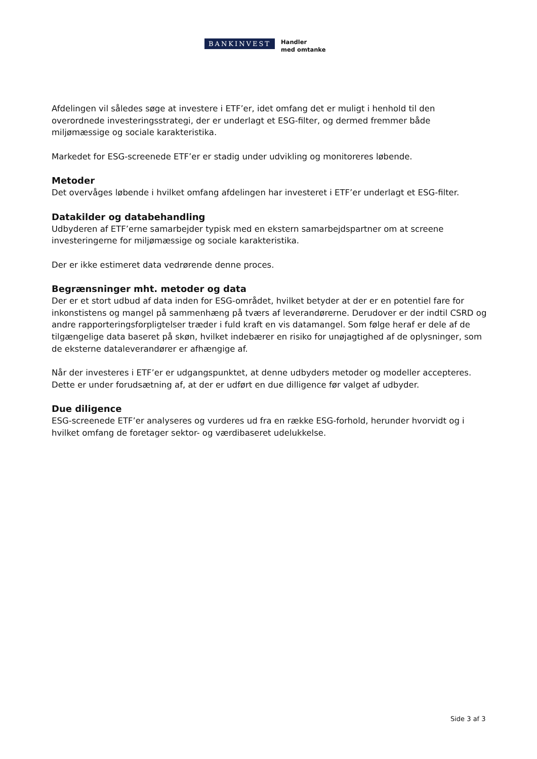BANKINVEST
Handler
med omtanke
Afdelingen vil således søge at investere i ETF’er, idet omfang det er muligt i henhold til den overordnede investeringsstrategi, der er underlagt et ESG-filter, og dermed fremmer både miljømæssige og sociale karakteristika.
Markedet for ESG-screenede ETF’er er stadig under udvikling og monitoreres løbende.
Metoder
Det overvåges løbende i hvilket omfang afdelingen har investeret i ETF’er underlagt et ESG-filter.
Datakilder og databehandling
Udbyderen af ETF’erne samarbejder typisk med en ekstern samarbejdspartner om at screene investeringerne for miljømæssige og sociale karakteristika.
Der er ikke estimeret data vedrørende denne proces.
Begrænsninger mht. metoder og data
Der er et stort udbud af data inden for ESG-området, hvilket betyder at der er en potentiel fare for inkonstistens og mangel på sammenhæng på tværs af leverandørerne. Derudover er der indtil CSRD og andre rapporteringsforpligtelser træder i fuld kraft en vis datamangel. Som følge heraf er dele af de tilgængelige data baseret på skøn, hvilket indebærer en risiko for unøjagtighed af de oplysninger, som de eksterne dataleverandører er afhængige af.
Når der investeres i ETF’er er udgangspunktet, at denne udbyders metoder og modeller accepteres. Dette er under forudsætning af, at der er udført en due dilligence før valget af udbyder.
Due diligence
ESG-screenede ETF’er analyseres og vurderes ud fra en række ESG-forhold, herunder hvorvidt og i hvilket omfang de foretager sektor- og værdibaseret udelukkelse.
Side 3 af 3